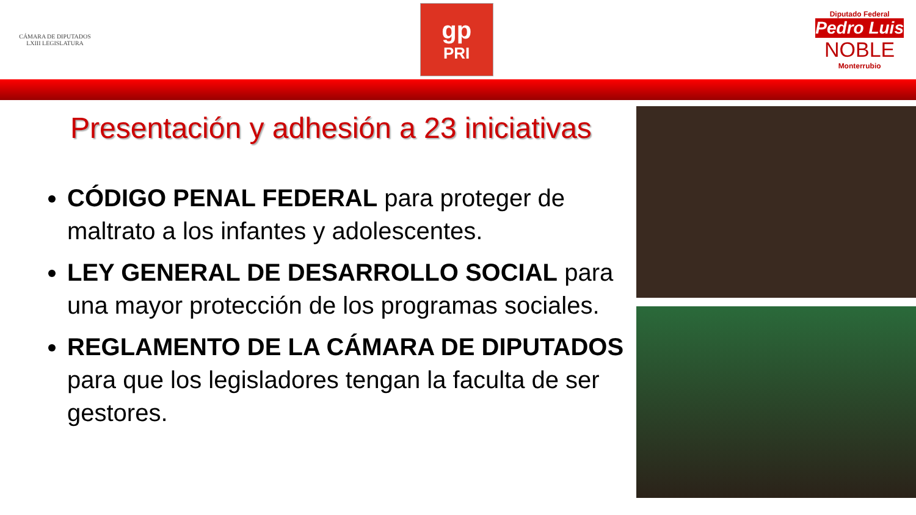CÁMARA DE DIPUTADOS
LXIII LEGISLATURA
gp
PRI
Diputado Federal
Pedro Luis
NOBLE
Monterrubio
Presentación y adhesión a 23 iniciativas
CÓDIGO PENAL FEDERAL para proteger de maltrato a los infantes y adolescentes.
LEY GENERAL DE DESARROLLO SOCIAL para una mayor protección de los programas sociales.
REGLAMENTO DE LA CÁMARA DE DIPUTADOS para que los legisladores tengan la faculta de ser gestores.